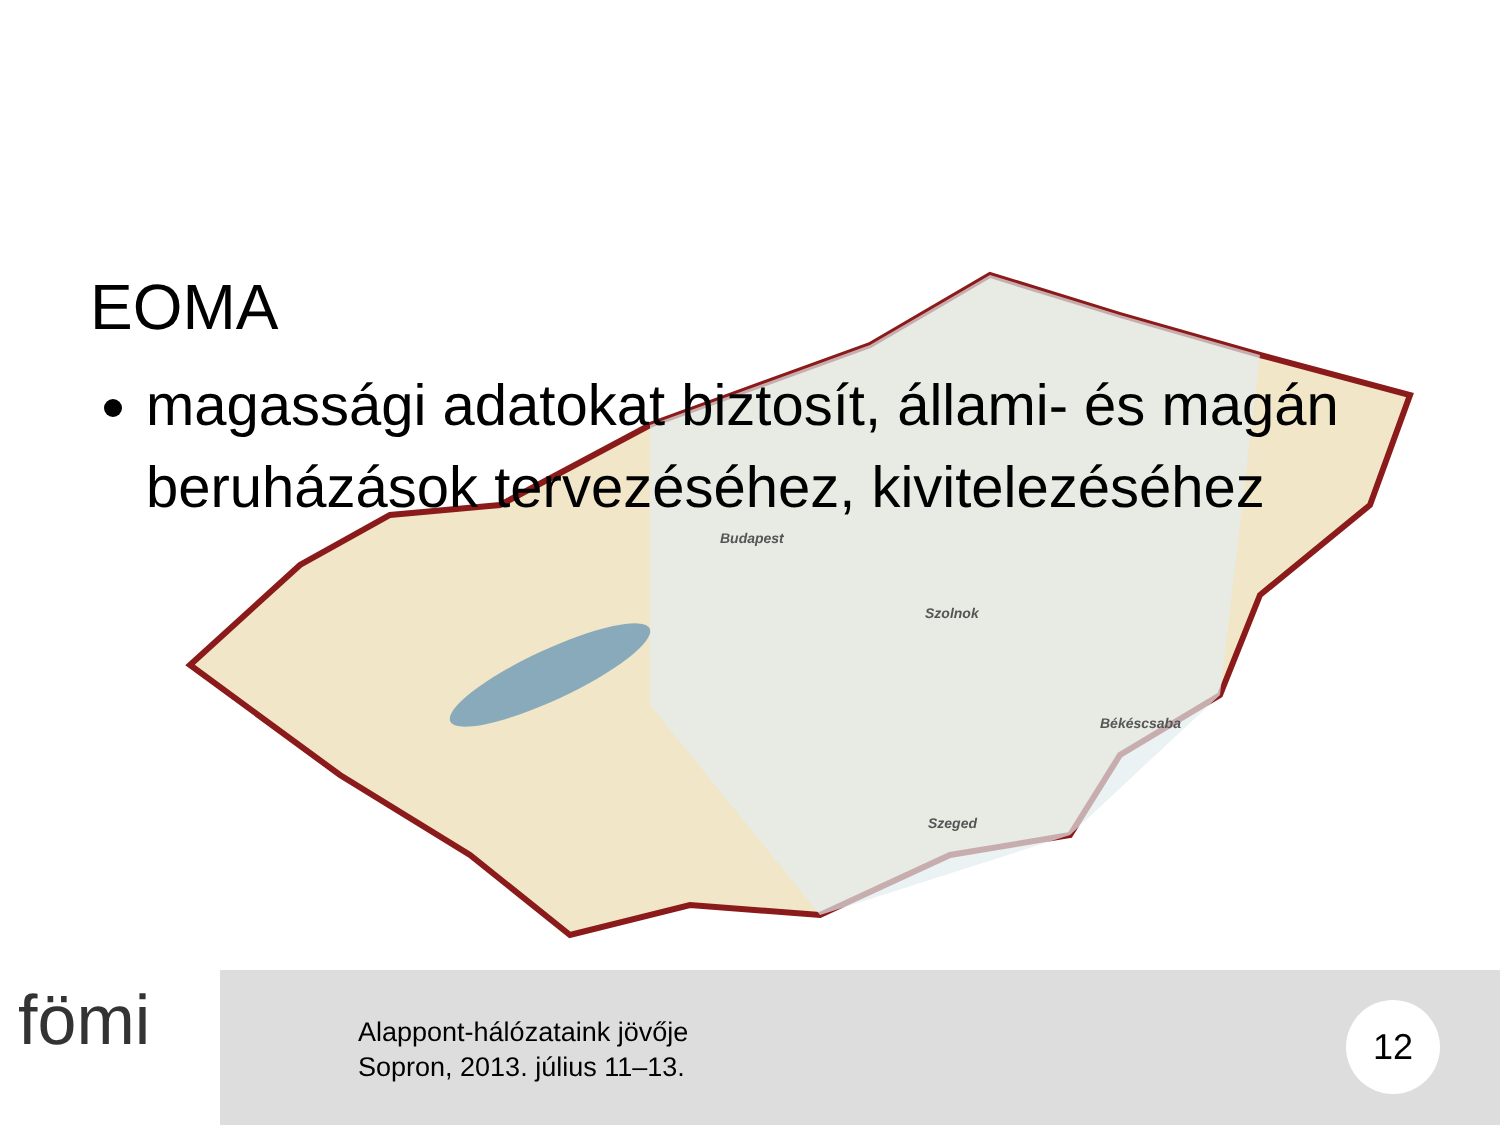Budapest
Szolnok
Békéscsaba
Szeged
EOMA
magassági adatokat biztosít, állami- és magán beruházások tervezéséhez, kivitelezéséhez
fömi
Alappont-hálózataink jövője
Sopron, 2013. július 11–13.
12